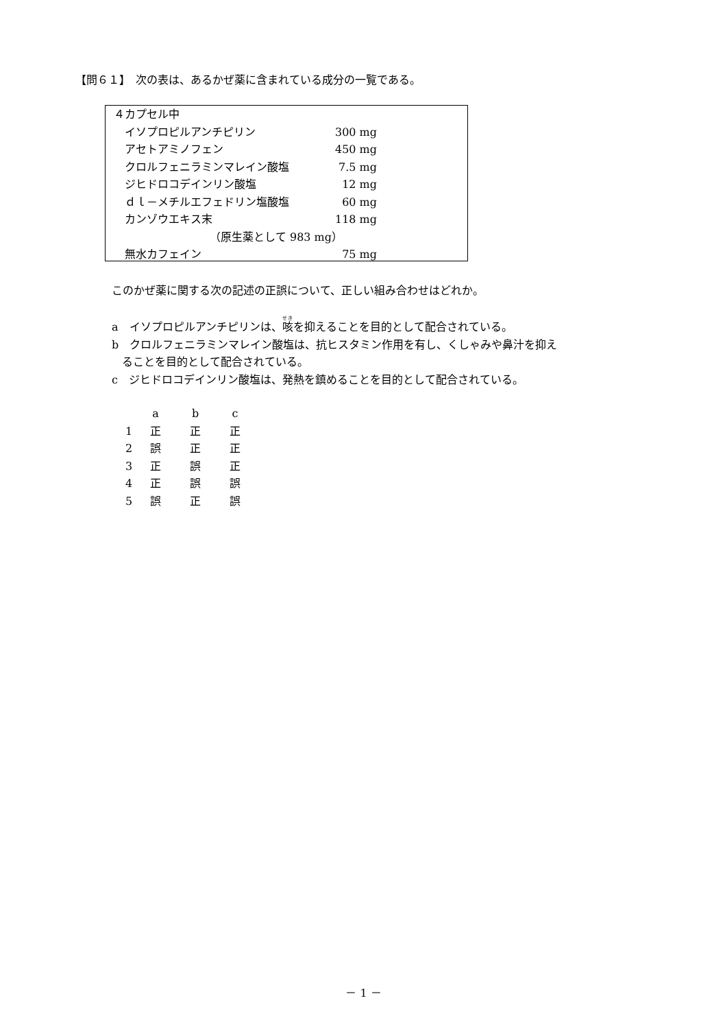【問６１】　次の表は、あるかぜ薬に含まれている成分の一覧である。
| ４カプセル中 | |
| イソプロピルアンチピリン | 300 mg |
| アセトアミノフェン | 450 mg |
| クロルフェニラミンマレイン酸塩 | 7.5 mg |
| ジヒドロコデインリン酸塩 | 12 mg |
| ｄｌ－メチルエフェドリン塩酸塩 | 60 mg |
| カンゾウエキス末 | 118 mg |
| （原生薬として 983 mg） | |
| 無水カフェイン | 75 mg |
このかぜ薬に関する次の記述の正誤について、正しい組み合わせはどれか。
a　イソプロピルアンチピリンは、咳を抑えることを目的として配合されている。
b　クロルフェニラミンマレイン酸塩は、抗ヒスタミン作用を有し、くしゃみや鼻汁を抑え
ることを目的として配合されている。
c　ジヒドロコデインリン酸塩は、発熱を鎮めることを目的として配合されている。
| | a | b | c |
| 1 | 正 | 正 | 正 |
| 2 | 誤 | 正 | 正 |
| 3 | 正 | 誤 | 正 |
| 4 | 正 | 誤 | 誤 |
| 5 | 誤 | 正 | 誤 |
－ 1 －